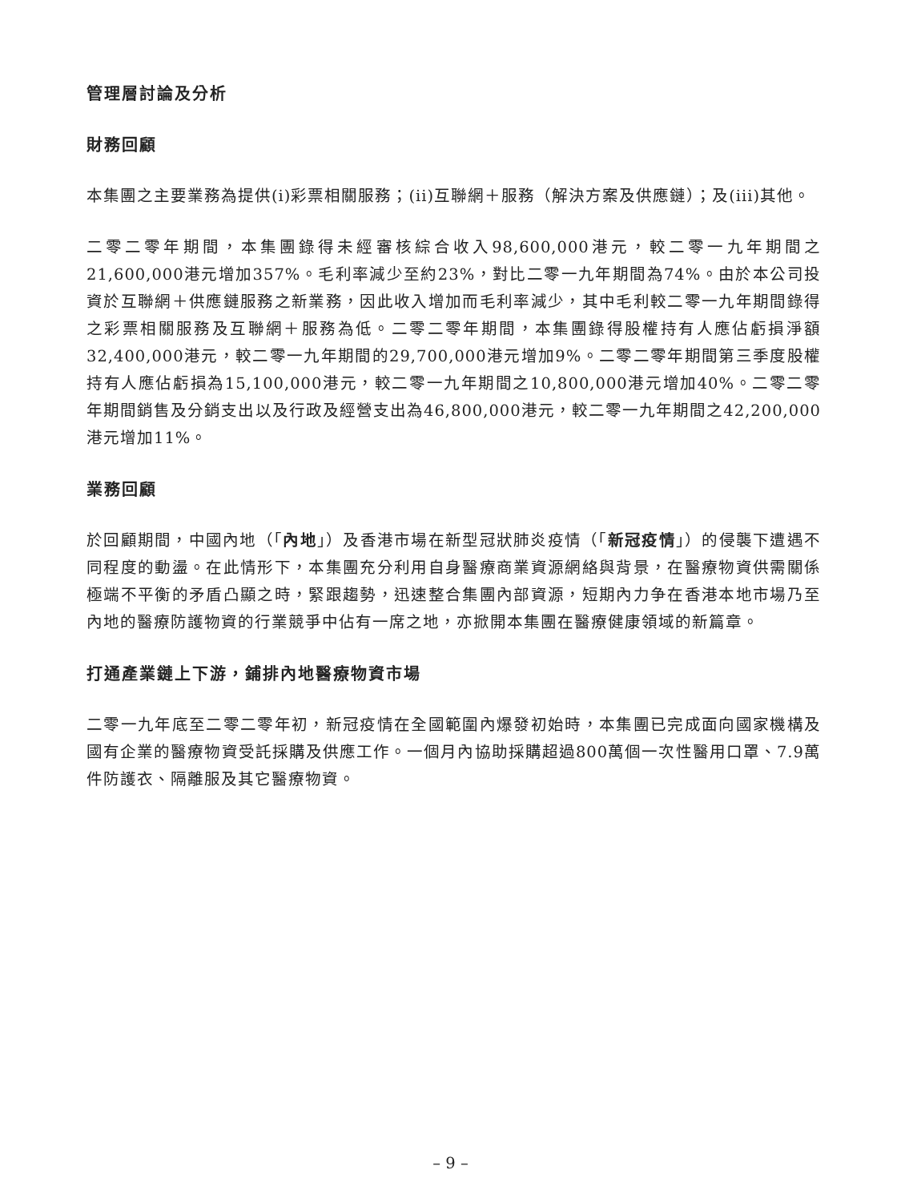管理層討論及分析
財務回顧
本集團之主要業務為提供(i)彩票相關服務；(ii)互聯網＋服務（解決方案及供應鏈）；及(iii)其他。
二零二零年期間，本集團錄得未經審核綜合收入98,600,000港元，較二零一九年期間之21,600,000港元增加357%。毛利率減少至約23%，對比二零一九年期間為74%。由於本公司投資於互聯網＋供應鏈服務之新業務，因此收入增加而毛利率減少，其中毛利較二零一九年期間錄得之彩票相關服務及互聯網＋服務為低。二零二零年期間，本集團錄得股權持有人應佔虧損淨額32,400,000港元，較二零一九年期間的29,700,000港元增加9%。二零二零年期間第三季度股權持有人應佔虧損為15,100,000港元，較二零一九年期間之10,800,000港元增加40%。二零二零年期間銷售及分銷支出以及行政及經營支出為46,800,000港元，較二零一九年期間之42,200,000港元增加11%。
業務回顧
於回顧期間，中國內地（「內地」）及香港市場在新型冠狀肺炎疫情（「新冠疫情」）的侵襲下遭遇不同程度的動盪。在此情形下，本集團充分利用自身醫療商業資源網絡與背景，在醫療物資供需關係極端不平衡的矛盾凸顯之時，緊跟趨勢，迅速整合集團內部資源，短期內力争在香港本地市場乃至內地的醫療防護物資的行業競爭中佔有一席之地，亦掀開本集團在醫療健康領域的新篇章。
打通產業鏈上下游，鋪排內地醫療物資市場
二零一九年底至二零二零年初，新冠疫情在全國範圍內爆發初始時，本集團已完成面向國家機構及國有企業的醫療物資受託採購及供應工作。一個月內協助採購超過800萬個一次性醫用口罩、7.9萬件防護衣、隔離服及其它醫療物資。
– 9 –